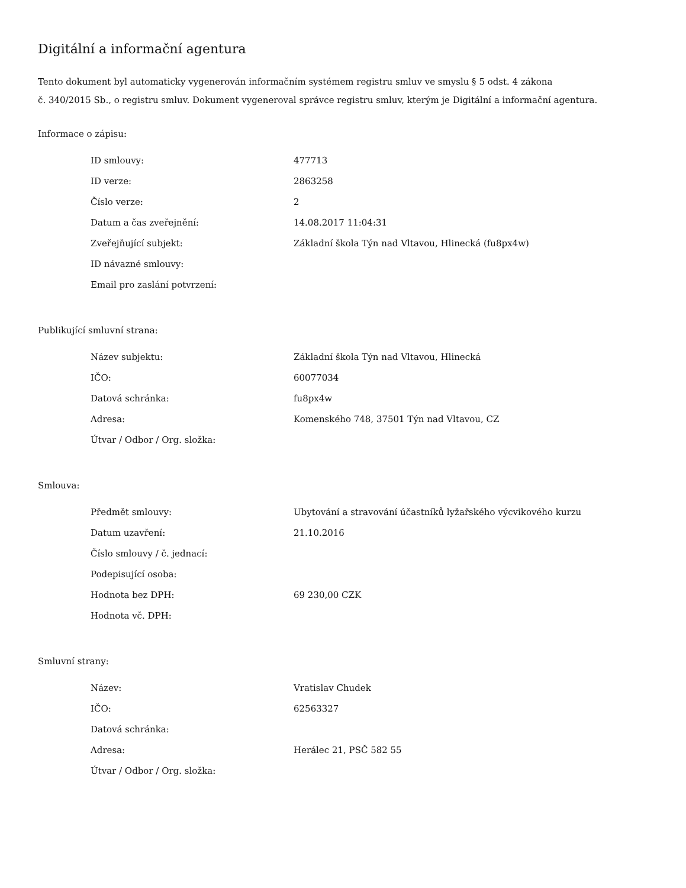Digitální a informační agentura
Tento dokument byl automaticky vygenerován informačním systémem registru smluv ve smyslu § 5 odst. 4 zákona
č. 340/2015 Sb., o registru smluv. Dokument vygeneroval správce registru smluv, kterým je Digitální a informační agentura.
Informace o zápisu:
| ID smlouvy: | 477713 |
| ID verze: | 2863258 |
| Číslo verze: | 2 |
| Datum a čas zveřejnění: | 14.08.2017 11:04:31 |
| Zveřejňující subjekt: | Základní škola Týn nad Vltavou, Hlinecká (fu8px4w) |
| ID návazné smlouvy: | |
| Email pro zaslání potvrzení: | |
Publikující smluvní strana:
| Název subjektu: | Základní škola Týn nad Vltavou, Hlinecká |
| IČO: | 60077034 |
| Datová schránka: | fu8px4w |
| Adresa: | Komenského 748, 37501 Týn nad Vltavou, CZ |
| Útvar / Odbor / Org. složka: | |
Smlouva:
| Předmět smlouvy: | Ubytování a stravování účastníků lyžařského výcvikového kurzu |
| Datum uzavření: | 21.10.2016 |
| Číslo smlouvy / č. jednací: | |
| Podepisující osoba: | |
| Hodnota bez DPH: | 69 230,00 CZK |
| Hodnota vč. DPH: | |
Smluvní strany:
| Název: | Vratislav Chudek |
| IČO: | 62563327 |
| Datová schránka: | |
| Adresa: | Herálec 21, PSČ 582 55 |
| Útvar / Odbor / Org. složka: | |